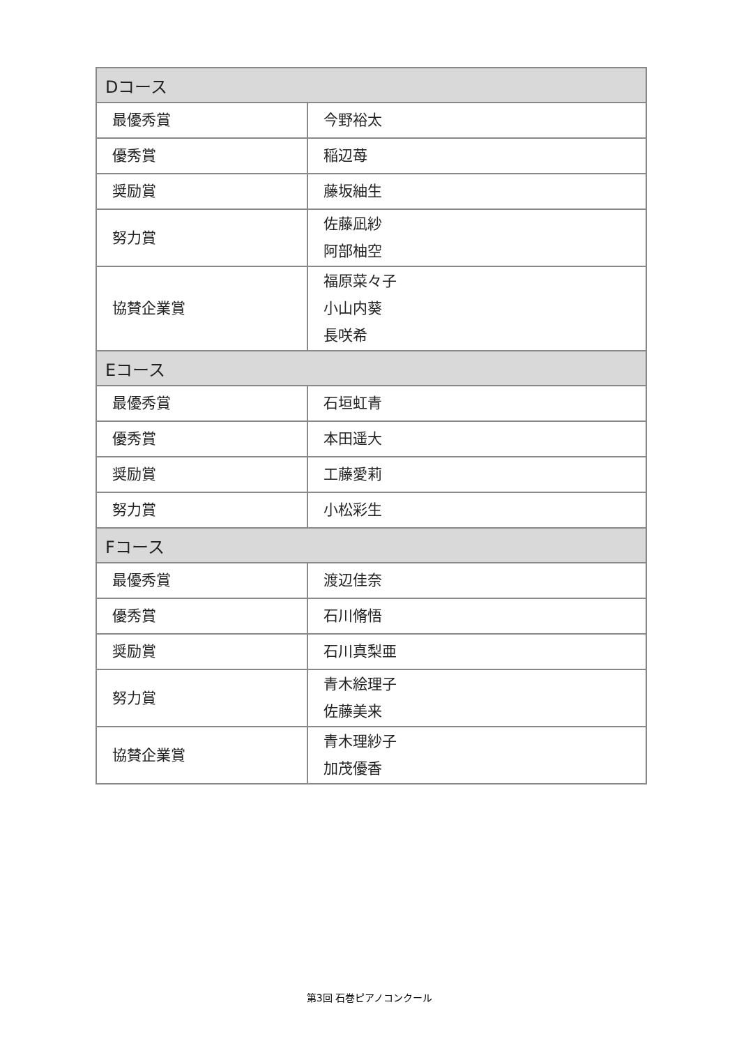| Dコース | |
| --- | --- |
| 最優秀賞 | 今野裕太 |
| 優秀賞 | 稲辺苺 |
| 奨励賞 | 藤坂紬生 |
| 努力賞 | 佐藤凪紗 阿部柚空 |
| 協賛企業賞 | 福原菜々子 小山内葵 長咲希 |
| Eコース | |
| 最優秀賞 | 石垣虹青 |
| 優秀賞 | 本田遥大 |
| 奨励賞 | 工藤愛莉 |
| 努力賞 | 小松彩生 |
| Fコース | |
| 最優秀賞 | 渡辺佳奈 |
| 優秀賞 | 石川脩悟 |
| 奨励賞 | 石川真梨亜 |
| 努力賞 | 青木絵理子 佐藤美来 |
| 協賛企業賞 | 青木理紗子 加茂優香 |
第3回 石巻ピアノコンクール